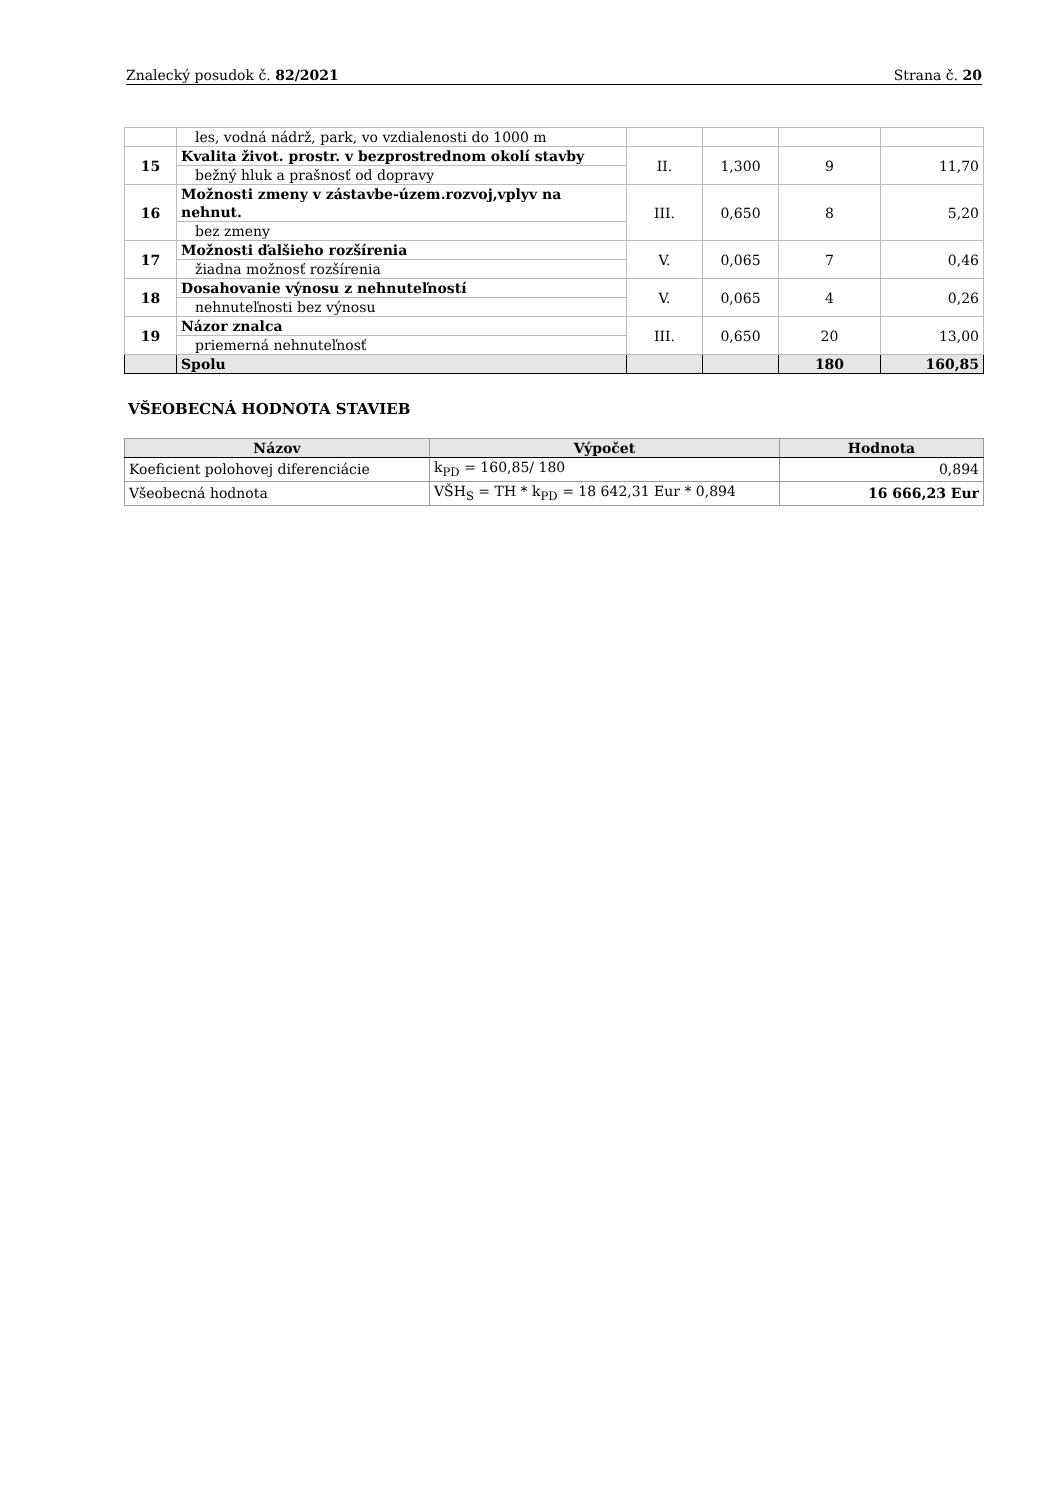Znalecký posudok č. 82/2021 Strana č. 20
| | les, vodná nádrž, park, vo vzdialenosti do 1000 m | | | | |
| 15 | Kvalita život. prostr. v bezprostrednom okolí stavby | II. | 1,300 | 9 | 11,70 |
| | bežný hluk a prašnosť od dopravy | | | | |
| 16 | Možnosti zmeny v zástavbe-územ.rozvoj,vplyv na nehnut. | III. | 0,650 | 8 | 5,20 |
| | bez zmeny | | | | |
| 17 | Možnosti ďalšieho rozšírenia | V. | 0,065 | 7 | 0,46 |
| | žiadna možnosť rozšírenia | | | | |
| 18 | Dosahovanie výnosu z nehnuteľností | V. | 0,065 | 4 | 0,26 |
| | nehnuteľnosti bez výnosu | | | | |
| 19 | Názor znalca | III. | 0,650 | 20 | 13,00 |
| | priemerná nehnuteľnosť | | | | |
| | Spolu | | | 180 | 160,85 |
VŠEOBECNÁ HODNOTA STAVIEB
| Názov | Výpočet | Hodnota |
| --- | --- | --- |
| Koeficient polohovej diferenciácie | k<sub>PD</sub> = 160,85/ 180 | 0,894 |
| Všeobecná hodnota | VŠH<sub>S</sub> = TH * k<sub>PD</sub> = 18 642,31 Eur * 0,894 | 16 666,23 Eur |